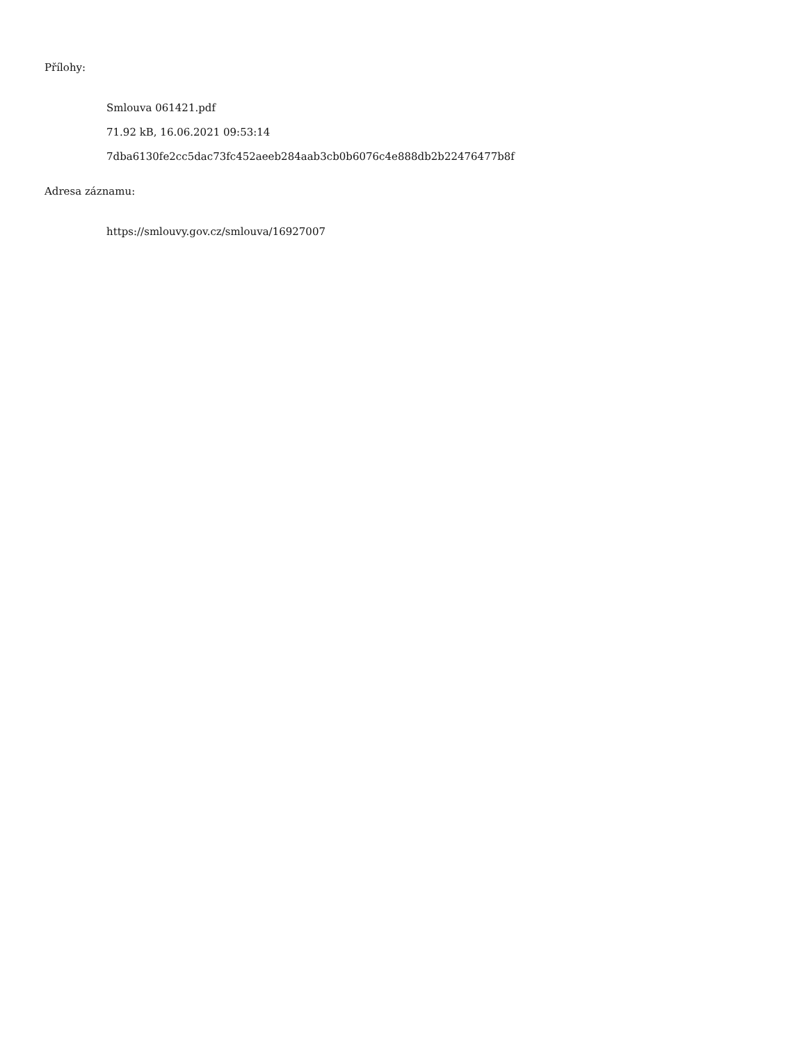Přílohy:
Smlouva 061421.pdf
71.92 kB, 16.06.2021 09:53:14
7dba6130fe2cc5dac73fc452aeeb284aab3cb0b6076c4e888db2b22476477b8f
Adresa záznamu:
https://smlouvy.gov.cz/smlouva/16927007